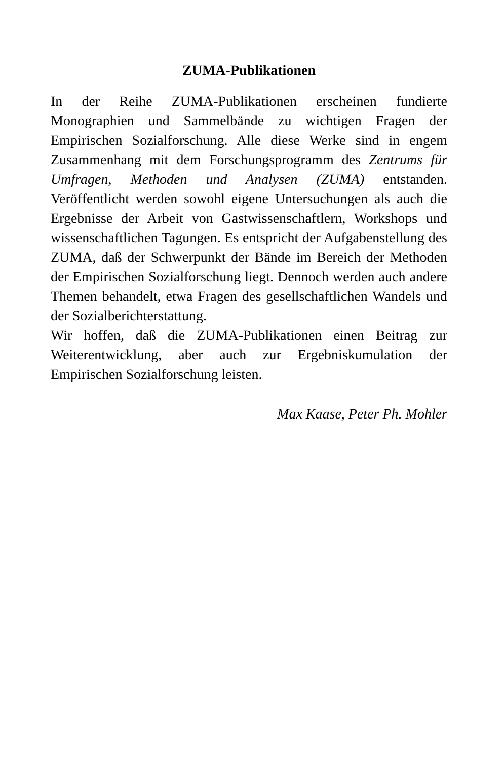ZUMA-Publikationen
In der Reihe ZUMA-Publikationen erscheinen fundierte Monographien und Sammelbände zu wichtigen Fragen der Empirischen Sozialforschung. Alle diese Werke sind in engem Zusammenhang mit dem Forschungsprogramm des Zentrums für Umfragen, Methoden und Analysen (ZUMA) entstanden. Veröffentlicht werden sowohl eigene Untersuchungen als auch die Ergebnisse der Arbeit von Gastwissenschaftlern, Workshops und wissenschaftlichen Tagungen. Es entspricht der Aufgabenstellung des ZUMA, daß der Schwerpunkt der Bände im Bereich der Methoden der Empirischen Sozialforschung liegt. Dennoch werden auch andere Themen behandelt, etwa Fragen des gesellschaftlichen Wandels und der Sozialberichterstattung.
Wir hoffen, daß die ZUMA-Publikationen einen Beitrag zur Weiterentwicklung, aber auch zur Ergebniskumulation der Empirischen Sozialforschung leisten.
Max Kaase, Peter Ph. Mohler